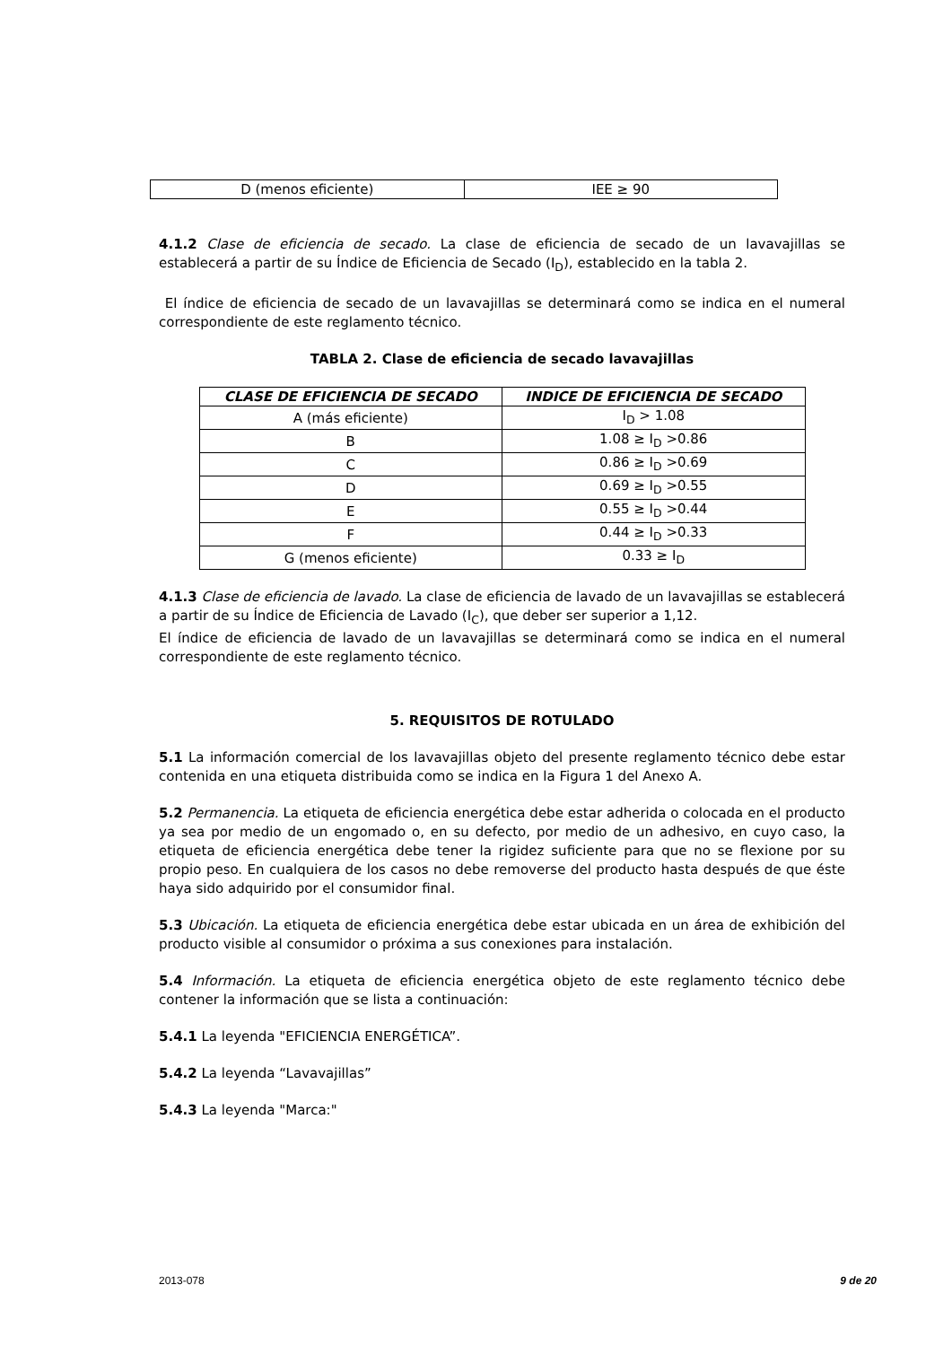| D (menos eficiente) | IEE ≥ 90 |
4.1.2 Clase de eficiencia de secado. La clase de eficiencia de secado de un lavavajillas se establecerá a partir de su Índice de Eficiencia de Secado (I<sub>D</sub>), establecido en la tabla 2.
El índice de eficiencia de secado de un lavavajillas se determinará como se indica en el numeral correspondiente de este reglamento técnico.
TABLA 2. Clase de eficiencia de secado lavavajillas
| CLASE DE EFICIENCIA DE SECADO | INDICE DE EFICIENCIA DE SECADO |
| --- | --- |
| A (más eficiente) | I<sub>D</sub> > 1.08 |
| B | 1.08 ≥ I<sub>D</sub> >0.86 |
| C | 0.86 ≥ I<sub>D</sub> >0.69 |
| D | 0.69 ≥ I<sub>D</sub> >0.55 |
| E | 0.55 ≥ I<sub>D</sub> >0.44 |
| F | 0.44 ≥ I<sub>D</sub> >0.33 |
| G (menos eficiente) | 0.33 ≥ I<sub>D</sub> |
4.1.3 Clase de eficiencia de lavado. La clase de eficiencia de lavado de un lavavajillas se establecerá a partir de su Índice de Eficiencia de Lavado (I<sub>C</sub>), que deber ser superior a 1,12.
El índice de eficiencia de lavado de un lavavajillas se determinará como se indica en el numeral correspondiente de este reglamento técnico.
5. REQUISITOS DE ROTULADO
5.1 La información comercial de los lavavajillas objeto del presente reglamento técnico debe estar contenida en una etiqueta distribuida como se indica en la Figura 1 del Anexo A.
5.2 Permanencia. La etiqueta de eficiencia energética debe estar adherida o colocada en el producto ya sea por medio de un engomado o, en su defecto, por medio de un adhesivo, en cuyo caso, la etiqueta de eficiencia energética debe tener la rigidez suficiente para que no se flexione por su propio peso. En cualquiera de los casos no debe removerse del producto hasta después de que éste haya sido adquirido por el consumidor final.
5.3 Ubicación. La etiqueta de eficiencia energética debe estar ubicada en un área de exhibición del producto visible al consumidor o próxima a sus conexiones para instalación.
5.4 Información. La etiqueta de eficiencia energética objeto de este reglamento técnico debe contener la información que se lista a continuación:
5.4.1 La leyenda "EFICIENCIA ENERGÉTICA”.
5.4.2 La leyenda “Lavavajillas”
5.4.3 La leyenda "Marca:"
2013-078 9 de 20